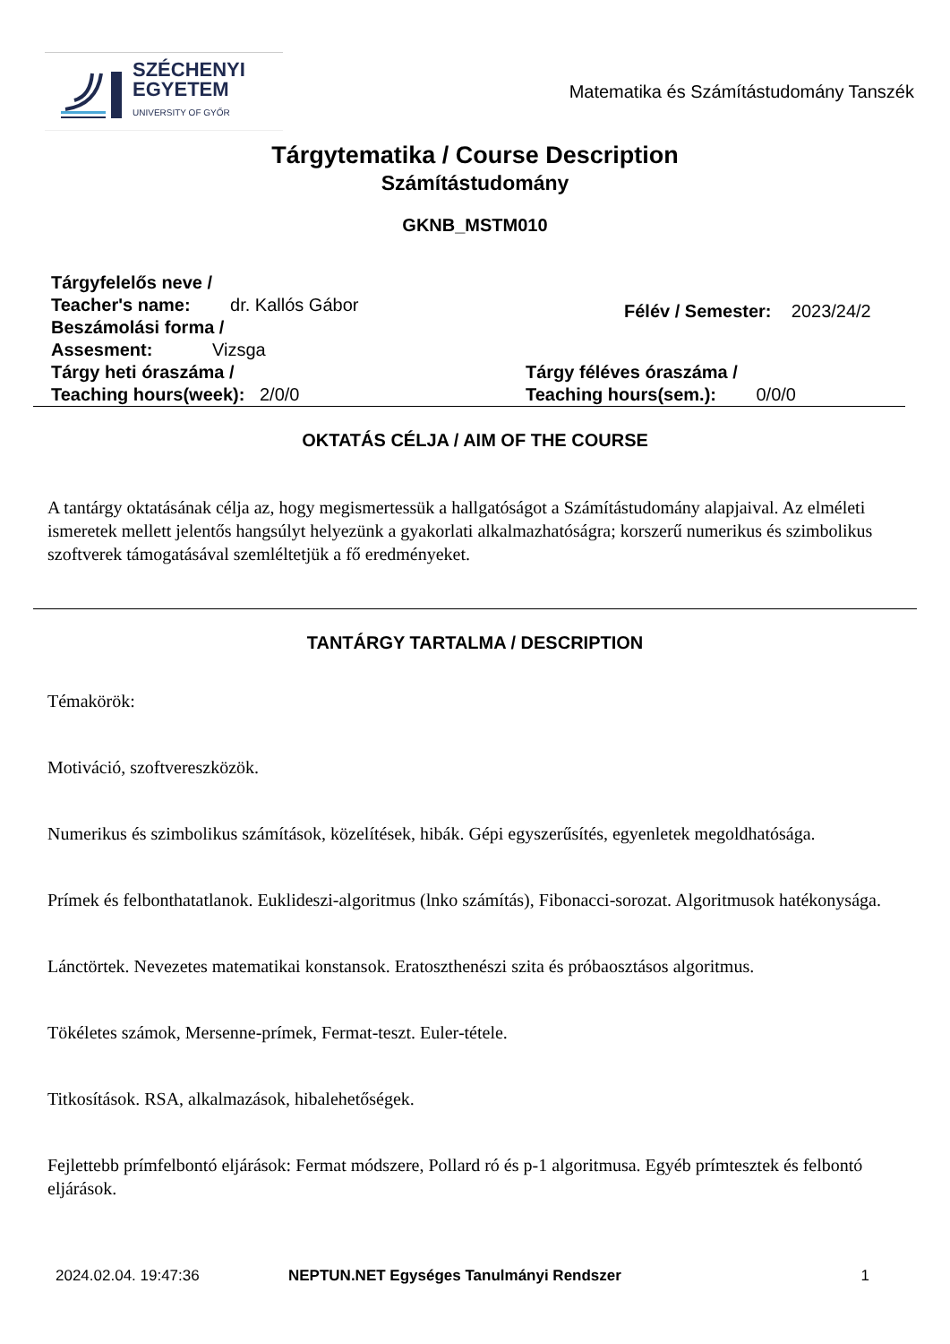SZÉCHENYI
EGYETEM
UNIVERSITY OF GYŐR
Matematika és Számítástudomány Tanszék
Tárgytematika / Course Description
Számítástudomány
GKNB_MSTM010
Tárgyfelelős neve /
Teacher's name: dr. Kallós Gábor
Beszámolási forma /
Assesment: Vizsga
Félév / Semester: 2023/24/2
Tárgy heti óraszáma /
Teaching hours(week): 2/0/0
Tárgy féléves óraszáma /
Teaching hours(sem.): 0/0/0
OKTATÁS CÉLJA / AIM OF THE COURSE
A tantárgy oktatásának célja az, hogy megismertessük a hallgatóságot a Számítástudomány alapjaival. Az elméleti ismeretek mellett jelentős hangsúlyt helyezünk a gyakorlati alkalmazhatóságra; korszerű numerikus és szimbolikus szoftverek támogatásával szemléltetjük a fő eredményeket.
TANTÁRGY TARTALMA / DESCRIPTION
Témakörök:
Motiváció, szoftvereszközök.
Numerikus és szimbolikus számítások, közelítések, hibák. Gépi egyszerűsítés, egyenletek megoldhatósága.
Prímek és felbonthatatlanok. Euklideszi-algoritmus (lnko számítás), Fibonacci-sorozat. Algoritmusok hatékonysága.
Lánctörtek. Nevezetes matematikai konstansok. Eratoszthenészi szita és próbaosztásos algoritmus.
Tökéletes számok, Mersenne-prímek, Fermat-teszt. Euler-tétele.
Titkosítások. RSA, alkalmazások, hibalehetőségek.
Fejlettebb prímfelbontó eljárások: Fermat módszere, Pollard ró és p-1 algoritmusa. Egyéb prímtesztek és felbontó eljárások.
2024.02.04. 19:47:36 NEPTUN.NET Egységes Tanulmányi Rendszer
1